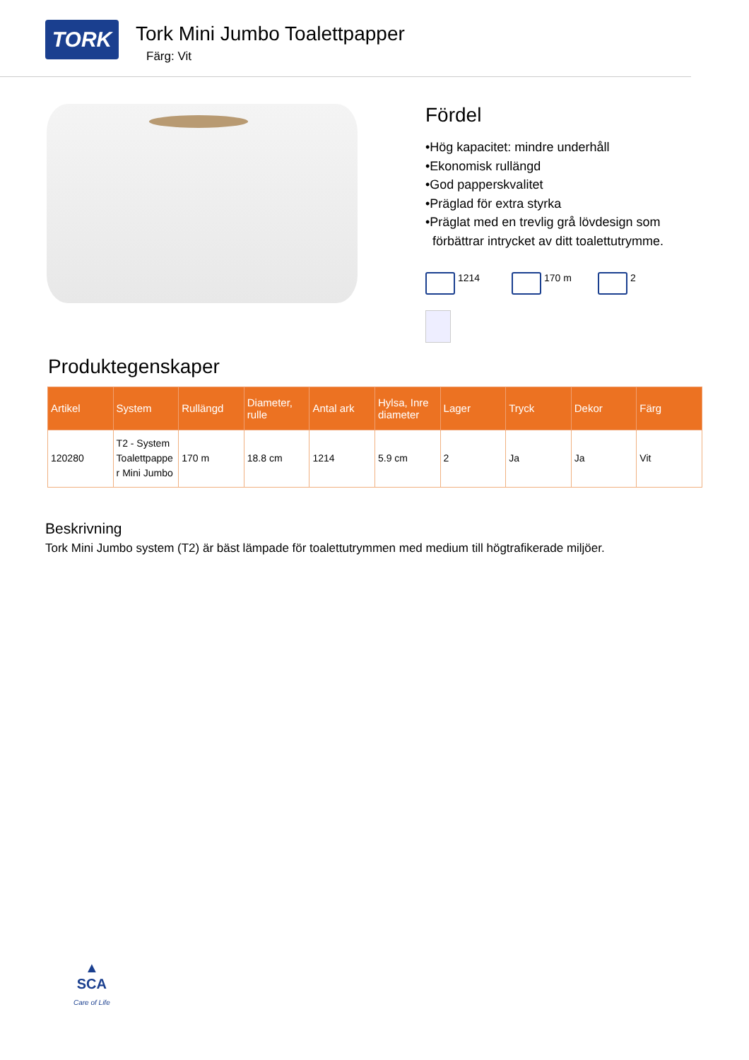TORK
Tork Mini Jumbo Toalettpapper
Färg: Vit
Fördel
•Hög kapacitet: mindre underhåll
•Ekonomisk rullängd
•God papperskvalitet
•Präglad för extra styrka
•Präglat med en trevlig grå lövdesign som
förbättrar intrycket av ditt toalettutrymme.
1214 170 m 2
Produktegenskaper
| Artikel | System | Rullängd | Diameter, rulle | Antal ark | Hylsa, Inre diameter | Lager | Tryck | Dekor | Färg |
| --- | --- | --- | --- | --- | --- | --- | --- | --- | --- |
| 120280 | T2 - System Toalettpappe r Mini Jumbo | 170 m | 18.8 cm | 1214 | 5.9 cm | 2 | Ja | Ja | Vit |
Beskrivning
Tork Mini Jumbo system (T2) är bäst lämpade för toalettutrymmen med medium till högtrafikerade miljöer.
▲
SCA
Care of Life